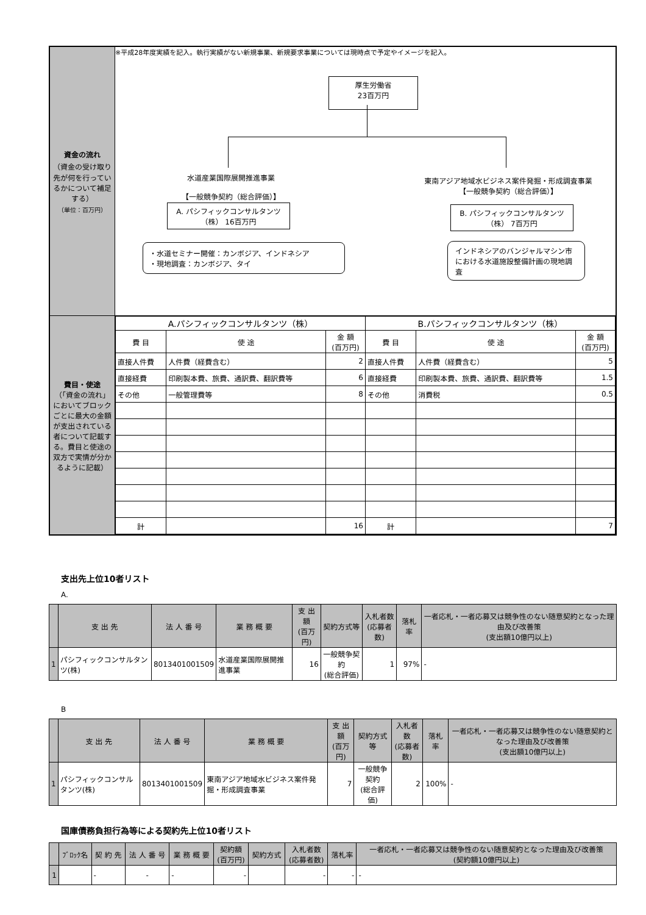| 資金の流れ （資金の受け取り先が何を行っているかについて補足する） （単位：百万円） | ※平成28年度実績を記入。執行実績がない新規事業、新規要求事業については現時点で予定やイメージを記入。 厚生労働省 23百万円 水道産業国際展開推進事業 【一般競争契約（総合評価）】 A. パシフィックコンサルタンツ（株） 16百万円 ・水道セミナー開催：カンボジア、インドネシア ・現地調査：カンボジア、タイ 東南アジア地域水ビジネス案件発掘・形成調査事業 【一般競争契約（総合評価）】 B. パシフィックコンサルタンツ（株） 7百万円 インドネシアのバンジャルマシン市における水道施設整備計画の現地調査 |
| 費目・使途 （「資金の流れ」においてブロックごとに最大の金額が支出されている者について記載する。費目と使途の双方で実情が分かるように記載） | / A.パシフィックコンサルタンツ（株） / / / B.パシフィックコンサルタンツ（株） / / / / --- / --- / --- / --- / --- / --- / / 費 目 / 使 途 / 金 額 (百万円) / 費 目 / 使 途 / 金 額 (百万円) / / 直接人件費 / 人件費（経費含む） / 2 / 直接人件費 / 人件費（経費含む） / 5 / / 直接経費 / 印刷製本費、旅費、通訳費、翻訳費等 / 6 / 直接経費 / 印刷製本費、旅費、通訳費、翻訳費等 / 1.5 / / その他 / 一般管理費等 / 8 / その他 / 消費税 / 0.5 / / 計 / / 16 / 計 / / 7 / |
支出先上位10者リスト
A.
| | 支 出 先 | 法 人 番 号 | 業 務 概 要 | 支 出 額 (百万円) | 契約方式等 | 入札者数 (応募者数) | 落札率 | 一者応札・一者応募又は競争性のない随意契約となった理由及び改善策 (支出額10億円以上) |
| 1 | パシフィックコンサルタンツ(株) | 8013401001509 | 水道産業国際展開推進事業 | 16 | 一般競争契約 (総合評価) | 1 | 97% | - |
B
| | 支 出 先 | 法 人 番 号 | 業 務 概 要 | 支 出 額 (百万円) | 契約方式等 | 入札者数 (応募者数) | 落札率 | 一者応札・一者応募又は競争性のない随意契約となった理由及び改善策 (支出額10億円以上) |
| 1 | パシフィックコンサルタンツ(株) | 8013401001509 | 東南アジア地域水ビジネス案件発掘・形成調査事業 | 7 | 一般競争契約 (総合評価) | 2 | 100% | - |
国庫債務負担行為等による契約先上位10者リスト
| | ﾌﾞﾛｯｸ名 | 契 約 先 | 法 人 番 号 | 業 務 概 要 | 契約額 (百万円) | 契約方式 | 入札者数 (応募者数) | 落札率 | 一者応札・一者応募又は競争性のない随意契約となった理由及び改善策 (契約額10億円以上) |
| 1 | | - | - | - | - | | - | - | - |